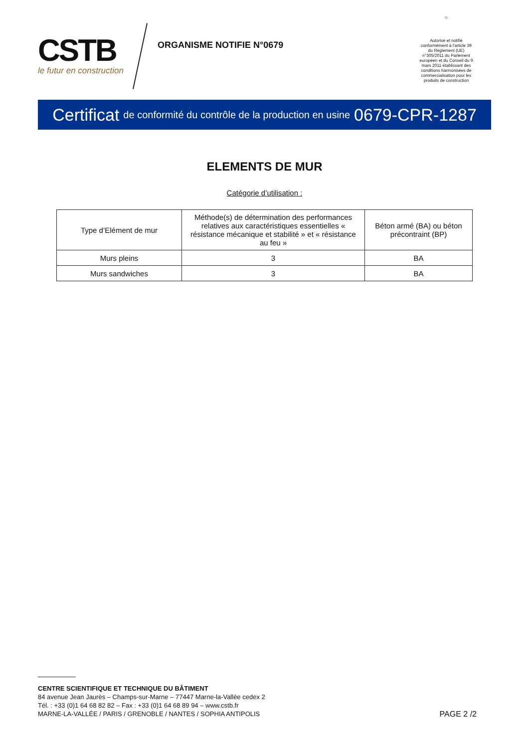CSTB
le futur en construction
ORGANISME NOTIFIE N°0679
☆
Autorisé et notifié conformément à l'article 39 du Règlement (UE) n°305/2011 du Parlement européen et du Conseil du 9 mars 2011 établissant des conditions harmonisées de commercialisation pour les produits de construction
Certificat de conformité du contrôle de la production en usine 0679-CPR-1287
ELEMENTS DE MUR
Catégorie d’utilisation :
| Type d’Elément de mur | Méthode(s) de détermination des performances relatives aux caractéristiques essentielles « résistance mécanique et stabilité » et « résistance au feu » | Béton armé (BA) ou béton précontraint (BP) |
| Murs pleins | 3 | BA |
| Murs sandwiches | 3 | BA |
CENTRE SCIENTIFIQUE ET TECHNIQUE DU BÂTIMENT
84 avenue Jean Jaurès – Champs-sur-Marne – 77447 Marne-la-Vallée cedex 2
Tél. : +33 (0)1 64 68 82 82 – Fax : +33 (0)1 64 68 89 94 – www.cstb.fr
MARNE-LA-VALLÉE / PARIS / GRENOBLE / NANTES / SOPHIA ANTIPOLIS
PAGE 2 /2